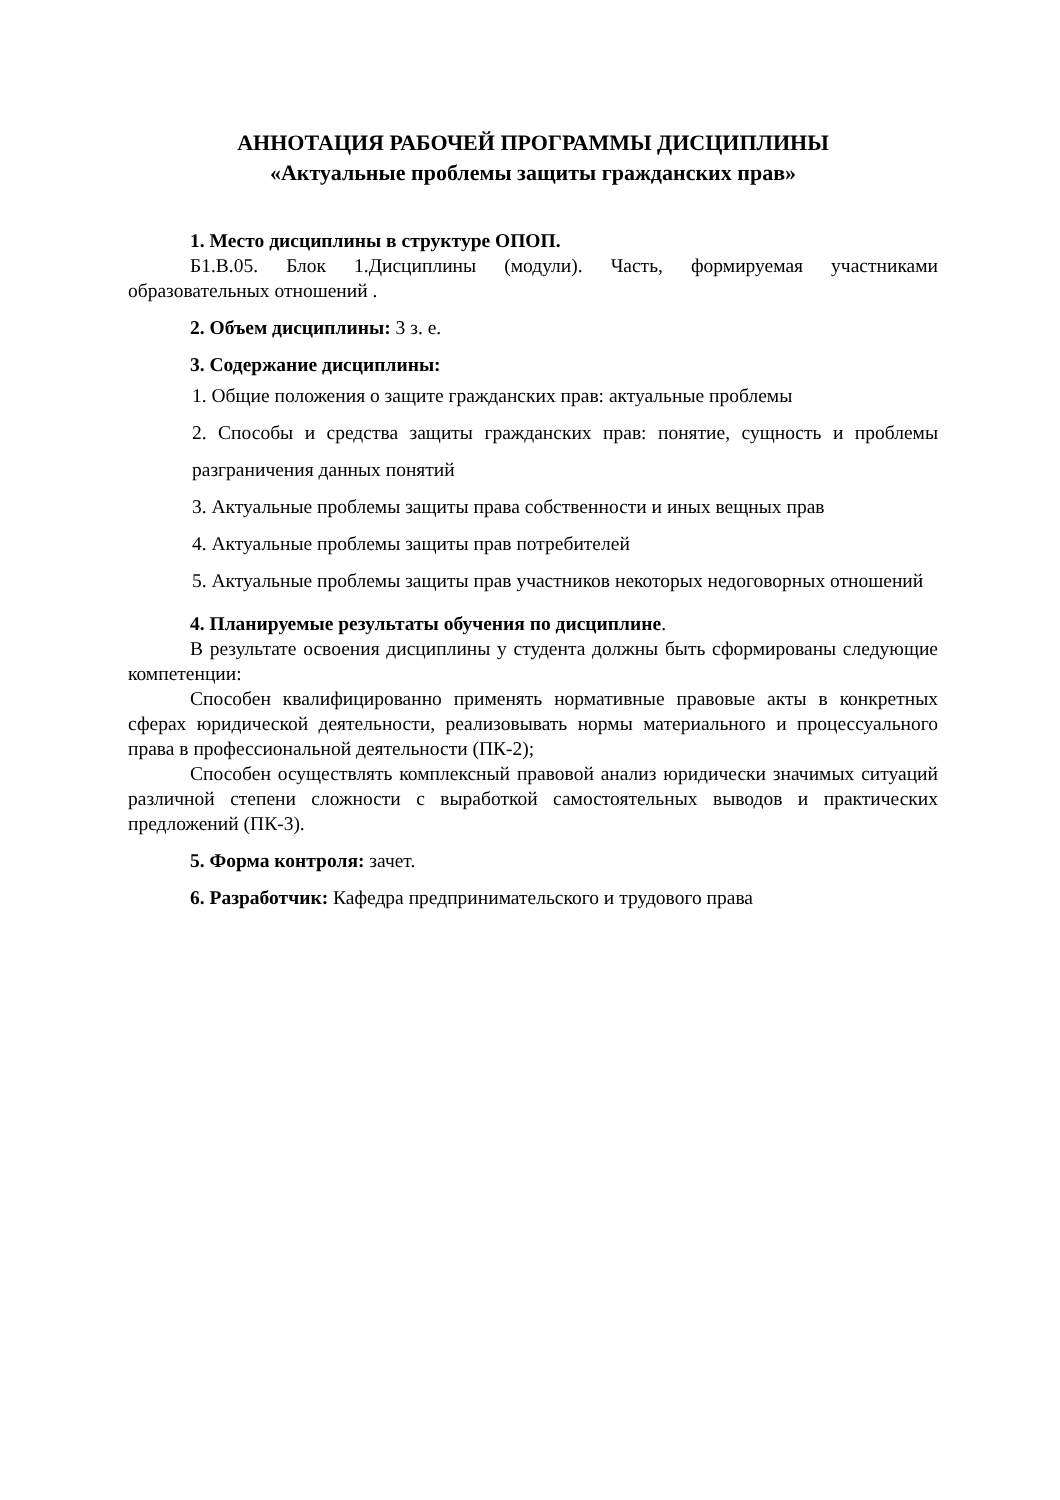АННОТАЦИЯ РАБОЧЕЙ ПРОГРАММЫ ДИСЦИПЛИНЫ
«Актуальные проблемы защиты гражданских прав»
1. Место дисциплины в структуре ОПОП.
Б1.В.05. Блок 1.Дисциплины (модули). Часть, формируемая участниками образовательных отношений .
2. Объем дисциплины: 3 з. е.
3. Содержание дисциплины:
1. Общие положения о защите гражданских прав: актуальные проблемы
2. Способы и средства защиты гражданских прав: понятие, сущность и проблемы разграничения данных понятий
3. Актуальные проблемы защиты права собственности и иных вещных прав
4. Актуальные проблемы защиты прав потребителей
5. Актуальные проблемы защиты прав участников некоторых недоговорных отношений
4. Планируемые результаты обучения по дисциплине.
В результате освоения дисциплины у студента должны быть сформированы следующие компетенции:
Способен квалифицированно применять нормативные правовые акты в конкретных сферах юридической деятельности, реализовывать нормы материального и процессуального права в профессиональной деятельности (ПК-2);
Способен осуществлять комплексный правовой анализ юридически значимых ситуаций различной степени сложности с выработкой самостоятельных выводов и практических предложений (ПК-3).
5. Форма контроля: зачет.
6. Разработчик: Кафедра предпринимательского и трудового права